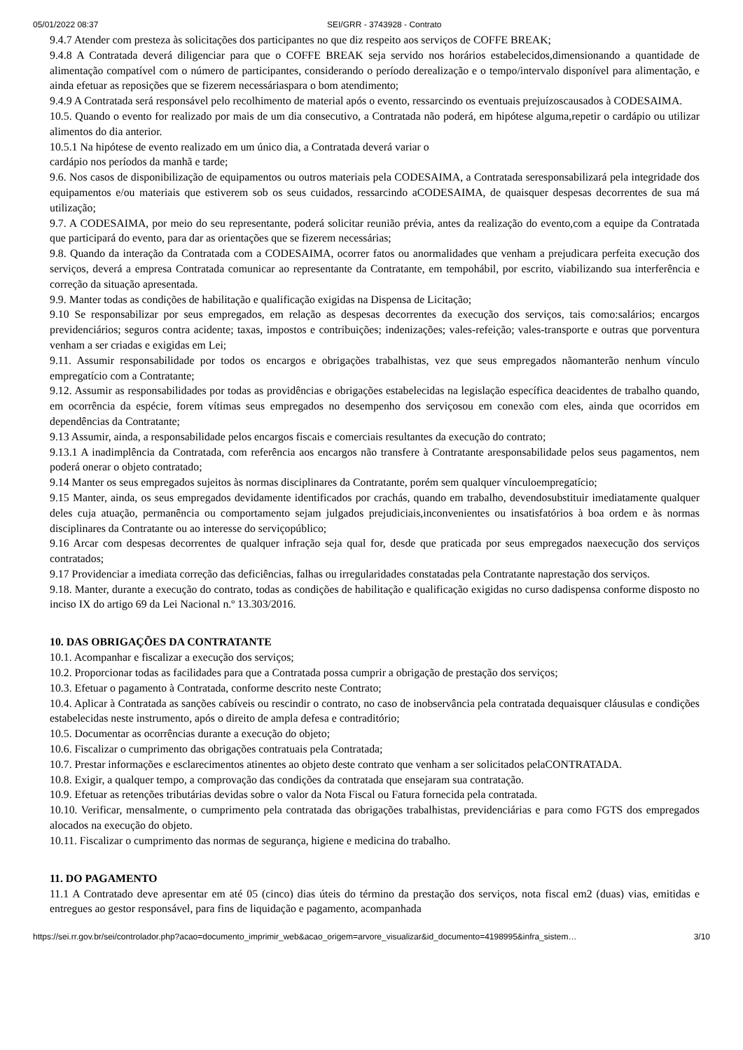05/01/2022 08:37 SEI/GRR - 3743928 - Contrato
9.4.7 Atender com presteza às solicitações dos participantes no que diz respeito aos serviços de COFFE BREAK;
9.4.8 A Contratada deverá diligenciar para que o COFFE BREAK seja servido nos horários estabelecidos,dimensionando a quantidade de alimentação compatível com o número de participantes, considerando o período derealização e o tempo/intervalo disponível para alimentação, e ainda efetuar as reposições que se fizerem necessáriaspara o bom atendimento;
9.4.9 A Contratada será responsável pelo recolhimento de material após o evento, ressarcindo os eventuais prejuízoscausados à CODESAIMA.
10.5. Quando o evento for realizado por mais de um dia consecutivo, a Contratada não poderá, em hipótese alguma,repetir o cardápio ou utilizar alimentos do dia anterior.
10.5.1 Na hipótese de evento realizado em um único dia, a Contratada deverá variar o
cardápio nos períodos da manhã e tarde;
9.6. Nos casos de disponibilização de equipamentos ou outros materiais pela CODESAIMA, a Contratada seresponsabilizará pela integridade dos equipamentos e/ou materiais que estiverem sob os seus cuidados, ressarcindo aCODESAIMA, de quaisquer despesas decorrentes de sua má utilização;
9.7. A CODESAIMA, por meio do seu representante, poderá solicitar reunião prévia, antes da realização do evento,com a equipe da Contratada que participará do evento, para dar as orientações que se fizerem necessárias;
9.8. Quando da interação da Contratada com a CODESAIMA, ocorrer fatos ou anormalidades que venham a prejudicara perfeita execução dos serviços, deverá a empresa Contratada comunicar ao representante da Contratante, em tempohábil, por escrito, viabilizando sua interferência e correção da situação apresentada.
9.9. Manter todas as condições de habilitação e qualificação exigidas na Dispensa de Licitação;
9.10 Se responsabilizar por seus empregados, em relação as despesas decorrentes da execução dos serviços, tais como:salários; encargos previdenciários; seguros contra acidente; taxas, impostos e contribuições; indenizações; vales-refeição; vales-transporte e outras que porventura venham a ser criadas e exigidas em Lei;
9.11. Assumir responsabilidade por todos os encargos e obrigações trabalhistas, vez que seus empregados nãomanterão nenhum vínculo empregatício com a Contratante;
9.12. Assumir as responsabilidades por todas as providências e obrigações estabelecidas na legislação específica deacidentes de trabalho quando, em ocorrência da espécie, forem vítimas seus empregados no desempenho dos serviçosou em conexão com eles, ainda que ocorridos em dependências da Contratante;
9.13 Assumir, ainda, a responsabilidade pelos encargos fiscais e comerciais resultantes da execução do contrato;
9.13.1 A inadimplência da Contratada, com referência aos encargos não transfere à Contratante aresponsabilidade pelos seus pagamentos, nem poderá onerar o objeto contratado;
9.14 Manter os seus empregados sujeitos às normas disciplinares da Contratante, porém sem qualquer vínculoempregatício;
9.15 Manter, ainda, os seus empregados devidamente identificados por crachás, quando em trabalho, devendosubstituir imediatamente qualquer deles cuja atuação, permanência ou comportamento sejam julgados prejudiciais,inconvenientes ou insatisfatórios à boa ordem e às normas disciplinares da Contratante ou ao interesse do serviçopúblico;
9.16 Arcar com despesas decorrentes de qualquer infração seja qual for, desde que praticada por seus empregados naexecução dos serviços contratados;
9.17 Providenciar a imediata correção das deficiências, falhas ou irregularidades constatadas pela Contratante naprestação dos serviços.
9.18. Manter, durante a execução do contrato, todas as condições de habilitação e qualificação exigidas no curso dadispensa conforme disposto no inciso IX do artigo 69 da Lei Nacional n.º 13.303/2016.
10. DAS OBRIGAÇÕES DA CONTRATANTE
10.1. Acompanhar e fiscalizar a execução dos serviços;
10.2. Proporcionar todas as facilidades para que a Contratada possa cumprir a obrigação de prestação dos serviços;
10.3. Efetuar o pagamento à Contratada, conforme descrito neste Contrato;
10.4. Aplicar à Contratada as sanções cabíveis ou rescindir o contrato, no caso de inobservância pela contratada dequaisquer cláusulas e condições estabelecidas neste instrumento, após o direito de ampla defesa e contraditório;
10.5. Documentar as ocorrências durante a execução do objeto;
10.6. Fiscalizar o cumprimento das obrigações contratuais pela Contratada;
10.7. Prestar informações e esclarecimentos atinentes ao objeto deste contrato que venham a ser solicitados pelaCONTRATADA.
10.8. Exigir, a qualquer tempo, a comprovação das condições da contratada que ensejaram sua contratação.
10.9. Efetuar as retenções tributárias devidas sobre o valor da Nota Fiscal ou Fatura fornecida pela contratada.
10.10. Verificar, mensalmente, o cumprimento pela contratada das obrigações trabalhistas, previdenciárias e para como FGTS dos empregados alocados na execução do objeto.
10.11. Fiscalizar o cumprimento das normas de segurança, higiene e medicina do trabalho.
11. DO PAGAMENTO
11.1 A Contratado deve apresentar em até 05 (cinco) dias úteis do término da prestação dos serviços, nota fiscal em2 (duas) vias, emitidas e entregues ao gestor responsável, para fins de liquidação e pagamento, acompanhada
https://sei.rr.gov.br/sei/controlador.php?acao=documento_imprimir_web&acao_origem=arvore_visualizar&id_documento=4198995&infra_sistem… 3/10